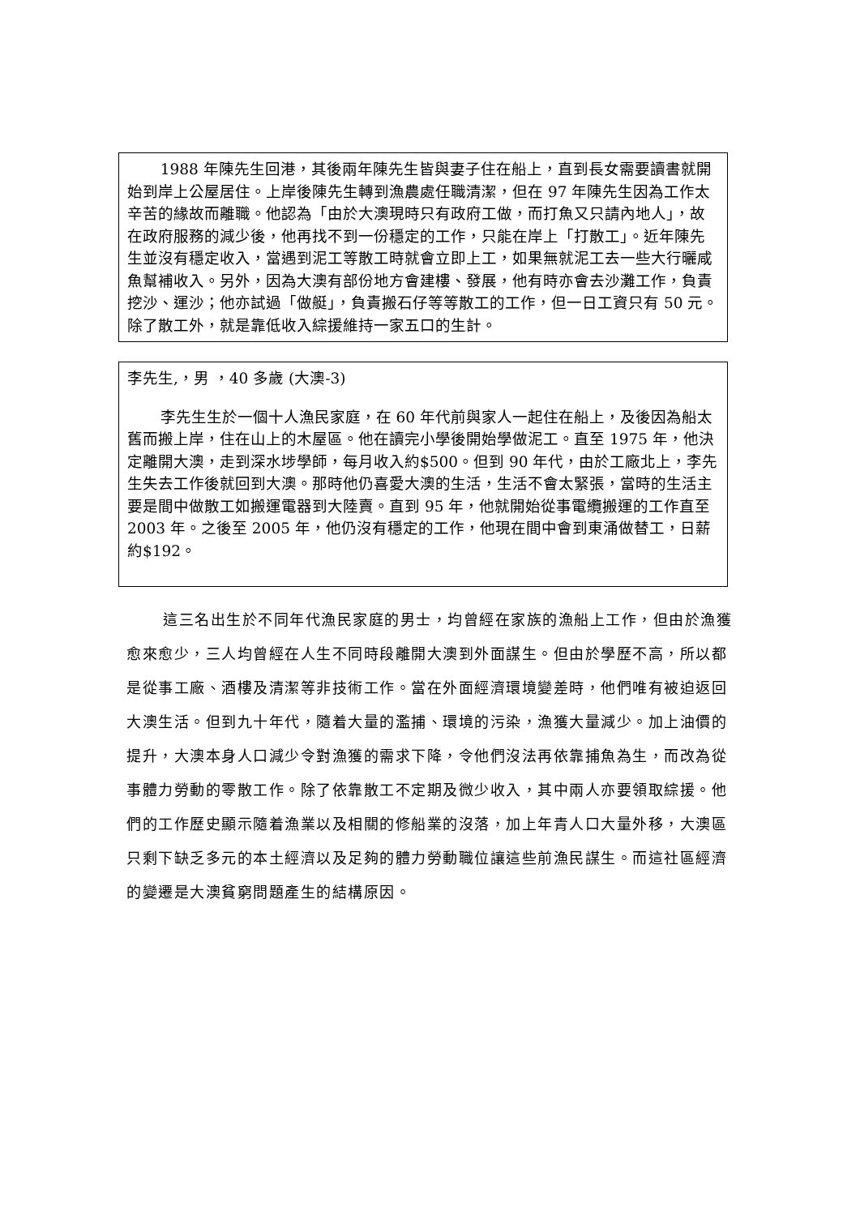1988 年陳先生回港，其後兩年陳先生皆與妻子住在船上，直到長女需要讀書就開始到岸上公屋居住。上岸後陳先生轉到漁農處任職清潔，但在 97 年陳先生因為工作太辛苦的緣故而離職。他認為「由於大澳現時只有政府工做，而打魚又只請內地人」，故在政府服務的減少後，他再找不到一份穩定的工作，只能在岸上「打散工」。近年陳先生並沒有穩定收入，當遇到泥工等散工時就會立即上工，如果無就泥工去一些大行曬咸魚幫補收入。另外，因為大澳有部份地方會建樓、發展，他有時亦會去沙灘工作，負責挖沙、運沙；他亦試過「做艇」，負責搬石仔等等散工的工作，但一日工資只有 50 元。除了散工外，就是靠低收入綜援維持一家五口的生計。
李先生,，男 ，40 多歲 (大澳-3)
李先生生於一個十人漁民家庭，在 60 年代前與家人一起住在船上，及後因為船太舊而搬上岸，住在山上的木屋區。他在讀完小學後開始學做泥工。直至 1975 年，他決定離開大澳，走到深水埗學師，每月收入約$500。但到 90 年代，由於工廠北上，李先生失去工作後就回到大澳。那時他仍喜愛大澳的生活，生活不會太緊張，當時的生活主要是間中做散工如搬運電器到大陸賣。直到 95 年，他就開始從事電纜搬運的工作直至 2003 年。之後至 2005 年，他仍沒有穩定的工作，他現在間中會到東涌做替工，日薪約$192。
這三名出生於不同年代漁民家庭的男士，均曾經在家族的漁船上工作，但由於漁獲愈來愈少，三人均曾經在人生不同時段離開大澳到外面謀生。但由於學歷不高，所以都是從事工廠、酒樓及清潔等非技術工作。當在外面經濟環境變差時，他們唯有被迫返回大澳生活。但到九十年代，隨着大量的濫捕、環境的污染，漁獲大量減少。加上油價的提升，大澳本身人口減少令對漁獲的需求下降，令他們沒法再依靠捕魚為生，而改為從事體力勞動的零散工作。除了依靠散工不定期及微少收入，其中兩人亦要領取綜援。他們的工作歷史顯示隨着漁業以及相關的修船業的沒落，加上年青人口大量外移，大澳區只剩下缺乏多元的本土經濟以及足夠的體力勞動職位讓這些前漁民謀生。而這社區經濟的變遷是大澳貧窮問題產生的結構原因。